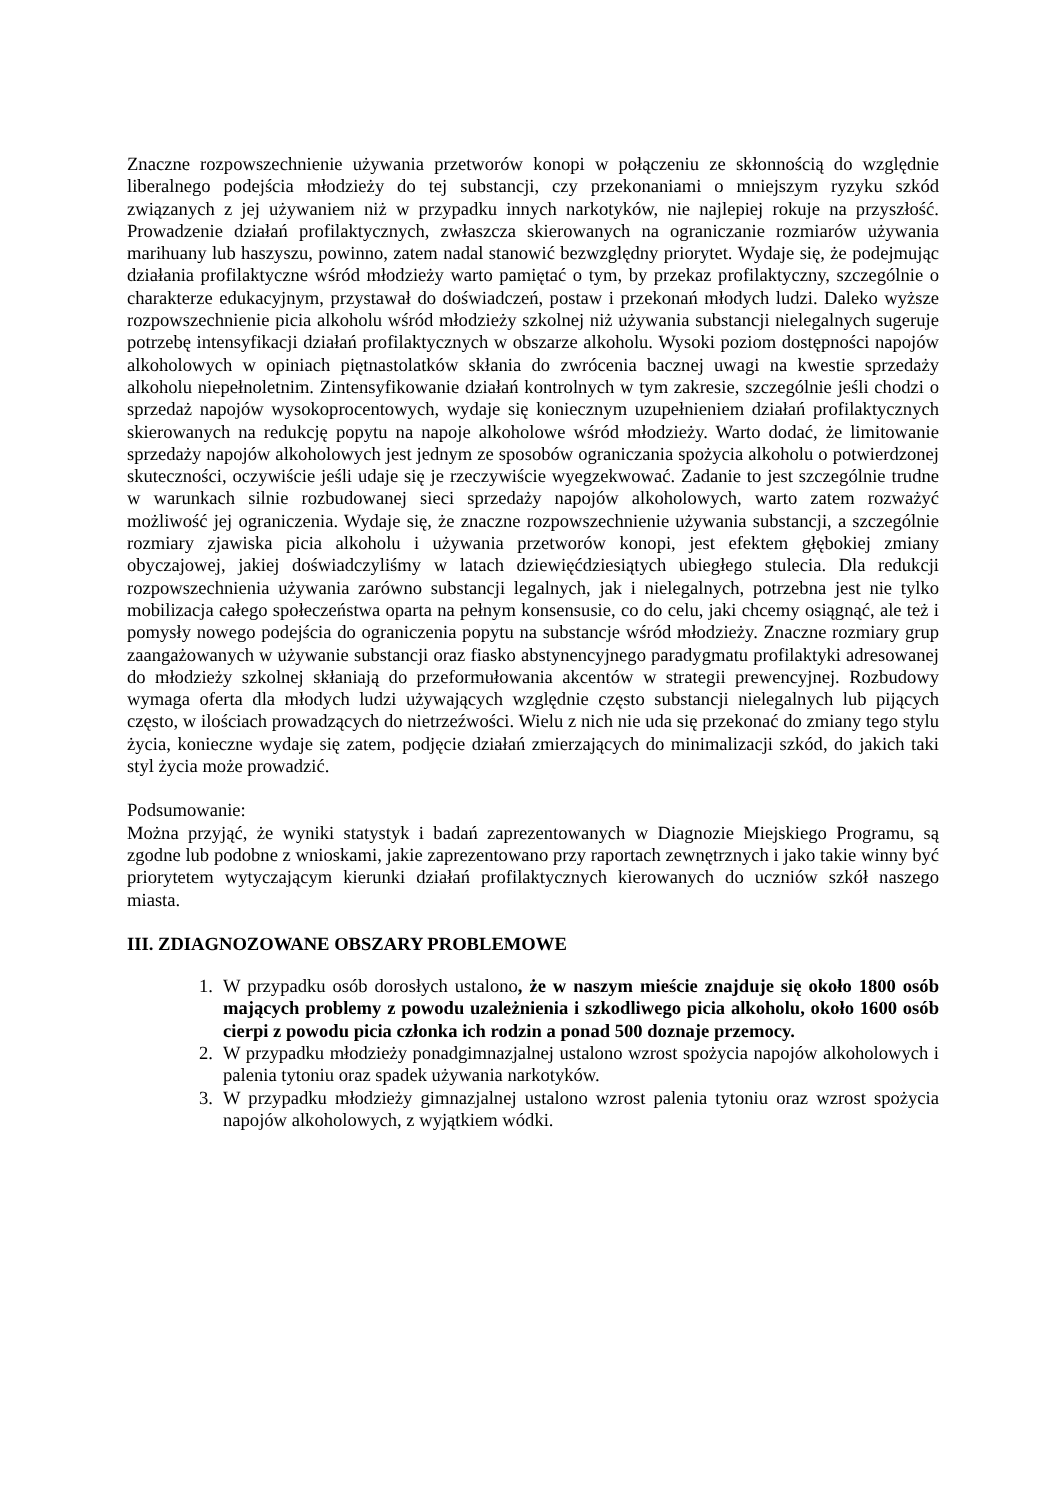Znaczne rozpowszechnienie używania przetworów konopi w połączeniu ze skłonnością do względnie liberalnego podejścia młodzieży do tej substancji, czy przekonaniami o mniejszym ryzyku szkód związanych z jej używaniem niż w przypadku innych narkotyków, nie najlepiej rokuje na przyszłość. Prowadzenie działań profilaktycznych, zwłaszcza skierowanych na ograniczanie rozmiarów używania marihuany lub haszyszu, powinno, zatem nadal stanowić bezwzględny priorytet. Wydaje się, że podejmując działania profilaktyczne wśród młodzieży warto pamiętać o tym, by przekaz profilaktyczny, szczególnie o charakterze edukacyjnym, przystawał do doświadczeń, postaw i przekonań młodych ludzi. Daleko wyższe rozpowszechnienie picia alkoholu wśród młodzieży szkolnej niż używania substancji nielegalnych sugeruje potrzebę intensyfikacji działań profilaktycznych w obszarze alkoholu. Wysoki poziom dostępności napojów alkoholowych w opiniach piętnastolatków skłania do zwrócenia bacznej uwagi na kwestie sprzedaży alkoholu niepełnoletnim. Zintensyfikowanie działań kontrolnych w tym zakresie, szczególnie jeśli chodzi o sprzedaż napojów wysokoprocentowych, wydaje się koniecznym uzupełnieniem działań profilaktycznych skierowanych na redukcję popytu na napoje alkoholowe wśród młodzieży. Warto dodać, że limitowanie sprzedaży napojów alkoholowych jest jednym ze sposobów ograniczania spożycia alkoholu o potwierdzonej skuteczności, oczywiście jeśli udaje się je rzeczywiście wyegzekwować. Zadanie to jest szczególnie trudne w warunkach silnie rozbudowanej sieci sprzedaży napojów alkoholowych, warto zatem rozważyć możliwość jej ograniczenia. Wydaje się, że znaczne rozpowszechnienie używania substancji, a szczególnie rozmiary zjawiska picia alkoholu i używania przetworów konopi, jest efektem głębokiej zmiany obyczajowej, jakiej doświadczyliśmy w latach dziewięćdziesiątych ubiegłego stulecia. Dla redukcji rozpowszechnienia używania zarówno substancji legalnych, jak i nielegalnych, potrzebna jest nie tylko mobilizacja całego społeczeństwa oparta na pełnym konsensusie, co do celu, jaki chcemy osiągnąć, ale też i pomysły nowego podejścia do ograniczenia popytu na substancje wśród młodzieży. Znaczne rozmiary grup zaangażowanych w używanie substancji oraz fiasko abstynencyjnego paradygmatu profilaktyki adresowanej do młodzieży szkolnej skłaniają do przeformułowania akcentów w strategii prewencyjnej. Rozbudowy wymaga oferta dla młodych ludzi używających względnie często substancji nielegalnych lub pijących często, w ilościach prowadzących do nietrzeźwości. Wielu z nich nie uda się przekonać do zmiany tego stylu życia, konieczne wydaje się zatem, podjęcie działań zmierzających do minimalizacji szkód, do jakich taki styl życia może prowadzić.
Podsumowanie:
Można przyjąć, że wyniki statystyk i badań zaprezentowanych w Diagnozie Miejskiego Programu, są zgodne lub podobne z wnioskami, jakie zaprezentowano przy raportach zewnętrznych i jako takie winny być priorytetem wytyczającym kierunki działań profilaktycznych kierowanych do uczniów szkół naszego miasta.
III. ZDIAGNOZOWANE OBSZARY PROBLEMOWE
1. W przypadku osób dorosłych ustalono, że w naszym mieście znajduje się około 1800 osób mających problemy z powodu uzależnienia i szkodliwego picia alkoholu, około 1600 osób cierpi z powodu picia członka ich rodzin a ponad 500 doznaje przemocy.
2. W przypadku młodzieży ponadgimnazjalnej ustalono wzrost spożycia napojów alkoholowych i palenia tytoniu oraz spadek używania narkotyków.
3. W przypadku młodzieży gimnazjalnej ustalono wzrost palenia tytoniu oraz wzrost spożycia napojów alkoholowych, z wyjątkiem wódki.